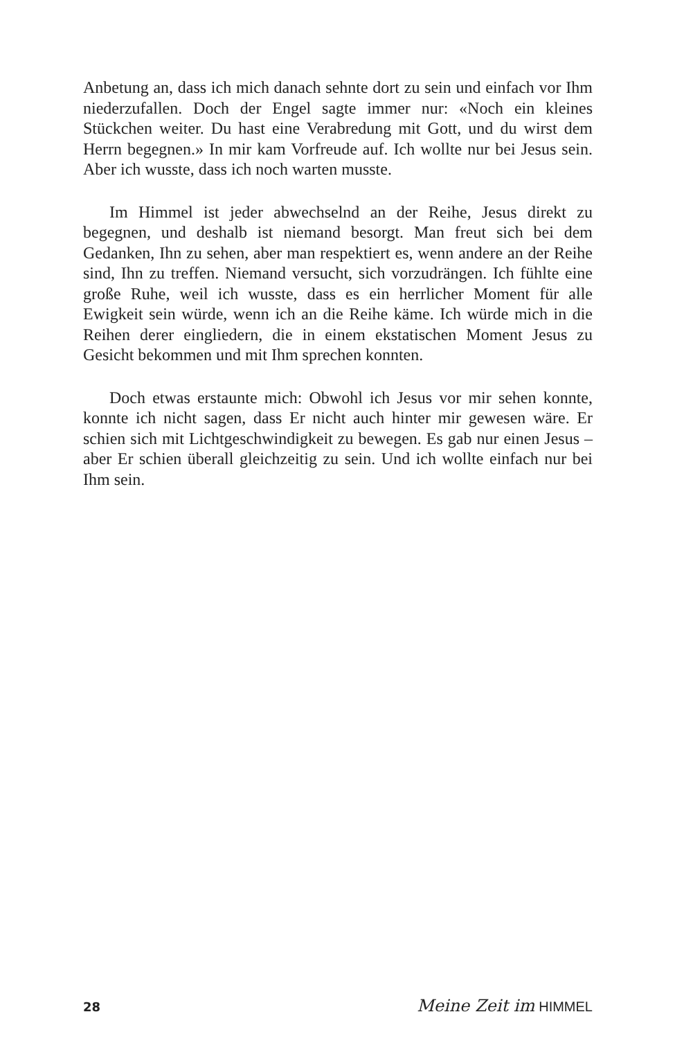Anbetung an, dass ich mich danach sehnte dort zu sein und einfach vor Ihm niederzufallen. Doch der Engel sagte immer nur: «Noch ein kleines Stückchen weiter. Du hast eine Verabredung mit Gott, und du wirst dem Herrn begegnen.» In mir kam Vorfreude auf. Ich wollte nur bei Jesus sein. Aber ich wusste, dass ich noch warten musste.
Im Himmel ist jeder abwechselnd an der Reihe, Jesus direkt zu begegnen, und deshalb ist niemand besorgt. Man freut sich bei dem Gedanken, Ihn zu sehen, aber man respektiert es, wenn andere an der Reihe sind, Ihn zu treffen. Niemand versucht, sich vorzudrängen. Ich fühlte eine große Ruhe, weil ich wusste, dass es ein herrlicher Moment für alle Ewigkeit sein würde, wenn ich an die Reihe käme. Ich würde mich in die Reihen derer eingliedern, die in einem ekstatischen Moment Jesus zu Gesicht bekommen und mit Ihm sprechen konnten.
Doch etwas erstaunte mich: Obwohl ich Jesus vor mir sehen konnte, konnte ich nicht sagen, dass Er nicht auch hinter mir gewesen wäre. Er schien sich mit Lichtgeschwindigkeit zu bewegen. Es gab nur einen Jesus – aber Er schien überall gleichzeitig zu sein. Und ich wollte einfach nur bei Ihm sein.
28
Meine Zeit im HIMMEL